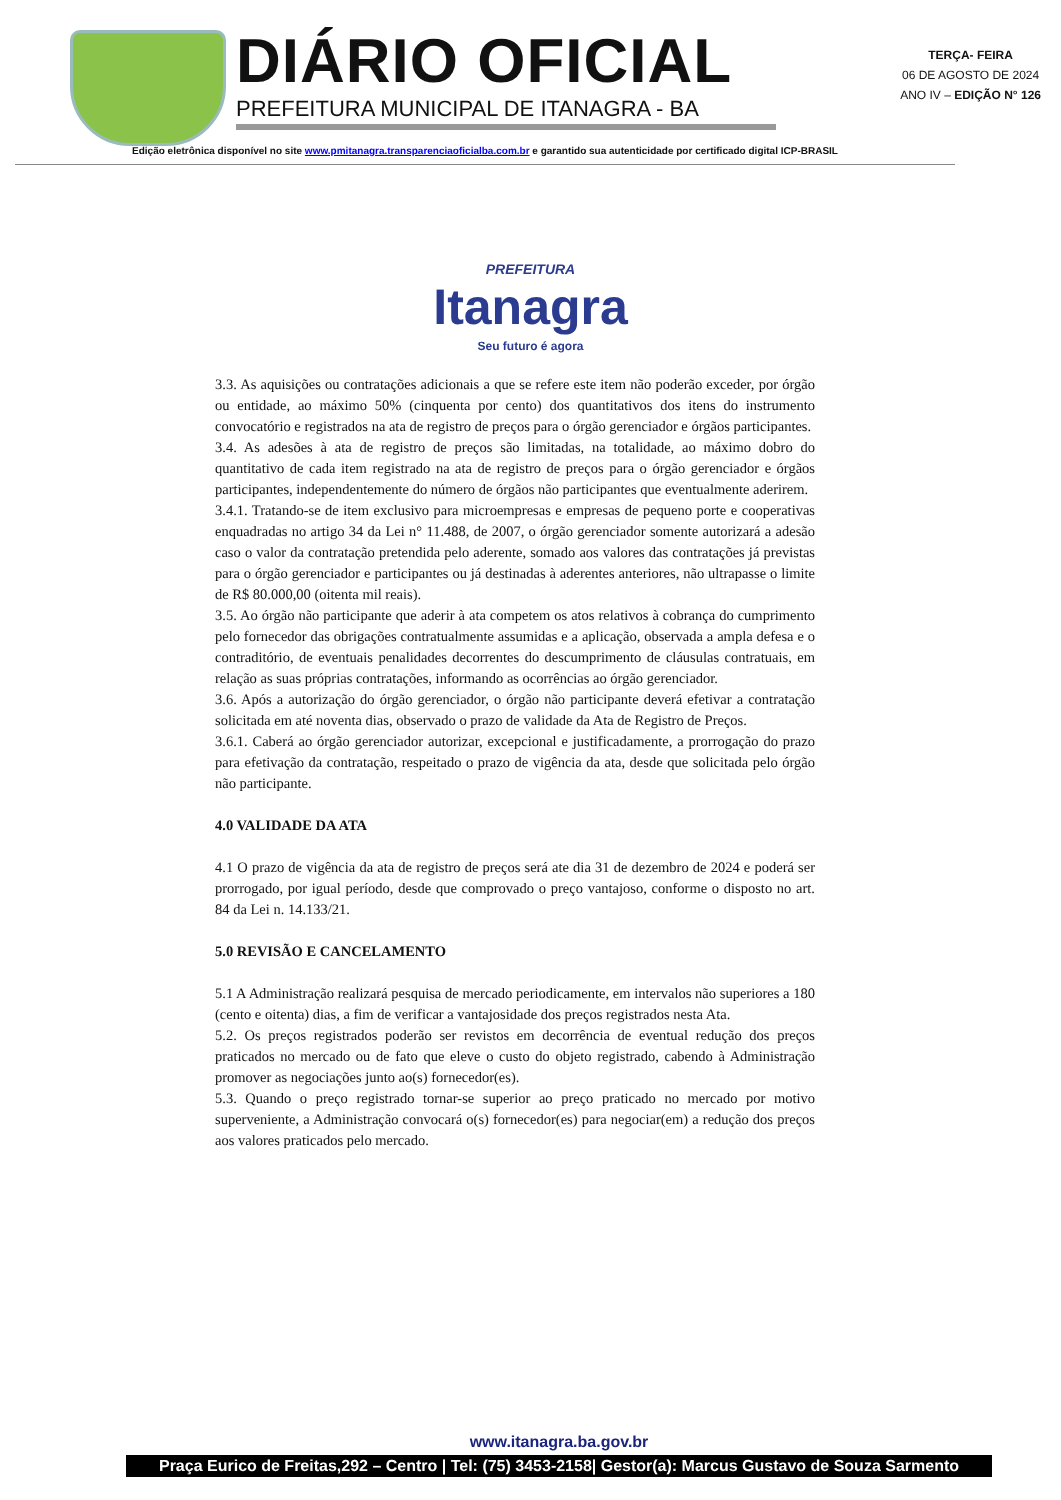DIÁRIO OFICIAL
PREFEITURA MUNICIPAL DE ITANAGRA - BA
TERÇA- FEIRA
06 DE AGOSTO DE 2024
ANO IV – EDIÇÃO N° 126
Edição eletrônica disponível no site www.pmitanagra.transparenciaoficialba.com.br e garantido sua autenticidade por certificado digital ICP-BRASIL
PREFEITURA
Itanagra
Seu futuro é agora
3.3. As aquisições ou contratações adicionais a que se refere este item não poderão exceder, por órgão ou entidade, ao máximo 50% (cinquenta por cento) dos quantitativos dos itens do instrumento convocatório e registrados na ata de registro de preços para o órgão gerenciador e órgãos participantes.
3.4. As adesões à ata de registro de preços são limitadas, na totalidade, ao máximo dobro do quantitativo de cada item registrado na ata de registro de preços para o órgão gerenciador e órgãos participantes, independentemente do número de órgãos não participantes que eventualmente aderirem.
3.4.1. Tratando-se de item exclusivo para microempresas e empresas de pequeno porte e cooperativas enquadradas no artigo 34 da Lei n° 11.488, de 2007, o órgão gerenciador somente autorizará a adesão caso o valor da contratação pretendida pelo aderente, somado aos valores das contratações já previstas para o órgão gerenciador e participantes ou já destinadas à aderentes anteriores, não ultrapasse o limite de R$ 80.000,00 (oitenta mil reais).
3.5. Ao órgão não participante que aderir à ata competem os atos relativos à cobrança do cumprimento pelo fornecedor das obrigações contratualmente assumidas e a aplicação, observada a ampla defesa e o contraditório, de eventuais penalidades decorrentes do descumprimento de cláusulas contratuais, em relação as suas próprias contratações, informando as ocorrências ao órgão gerenciador.
3.6. Após a autorização do órgão gerenciador, o órgão não participante deverá efetivar a contratação solicitada em até noventa dias, observado o prazo de validade da Ata de Registro de Preços.
3.6.1. Caberá ao órgão gerenciador autorizar, excepcional e justificadamente, a prorrogação do prazo para efetivação da contratação, respeitado o prazo de vigência da ata, desde que solicitada pelo órgão não participante.
4.0 VALIDADE DA ATA
4.1 O prazo de vigência da ata de registro de preços será ate dia 31 de dezembro de 2024 e poderá ser prorrogado, por igual período, desde que comprovado o preço vantajoso, conforme o disposto no art. 84 da Lei n. 14.133/21.
5.0 REVISÃO E CANCELAMENTO
5.1 A Administração realizará pesquisa de mercado periodicamente, em intervalos não superiores a 180 (cento e oitenta) dias, a fim de verificar a vantajosidade dos preços registrados nesta Ata.
5.2. Os preços registrados poderão ser revistos em decorrência de eventual redução dos preços praticados no mercado ou de fato que eleve o custo do objeto registrado, cabendo à Administração promover as negociações junto ao(s) fornecedor(es).
5.3. Quando o preço registrado tornar-se superior ao preço praticado no mercado por motivo superveniente, a Administração convocará o(s) fornecedor(es) para negociar(em) a redução dos preços aos valores praticados pelo mercado.
www.itanagra.ba.gov.br
Praça Eurico de Freitas,292 – Centro | Tel: (75) 3453-2158| Gestor(a): Marcus Gustavo de Souza Sarmento